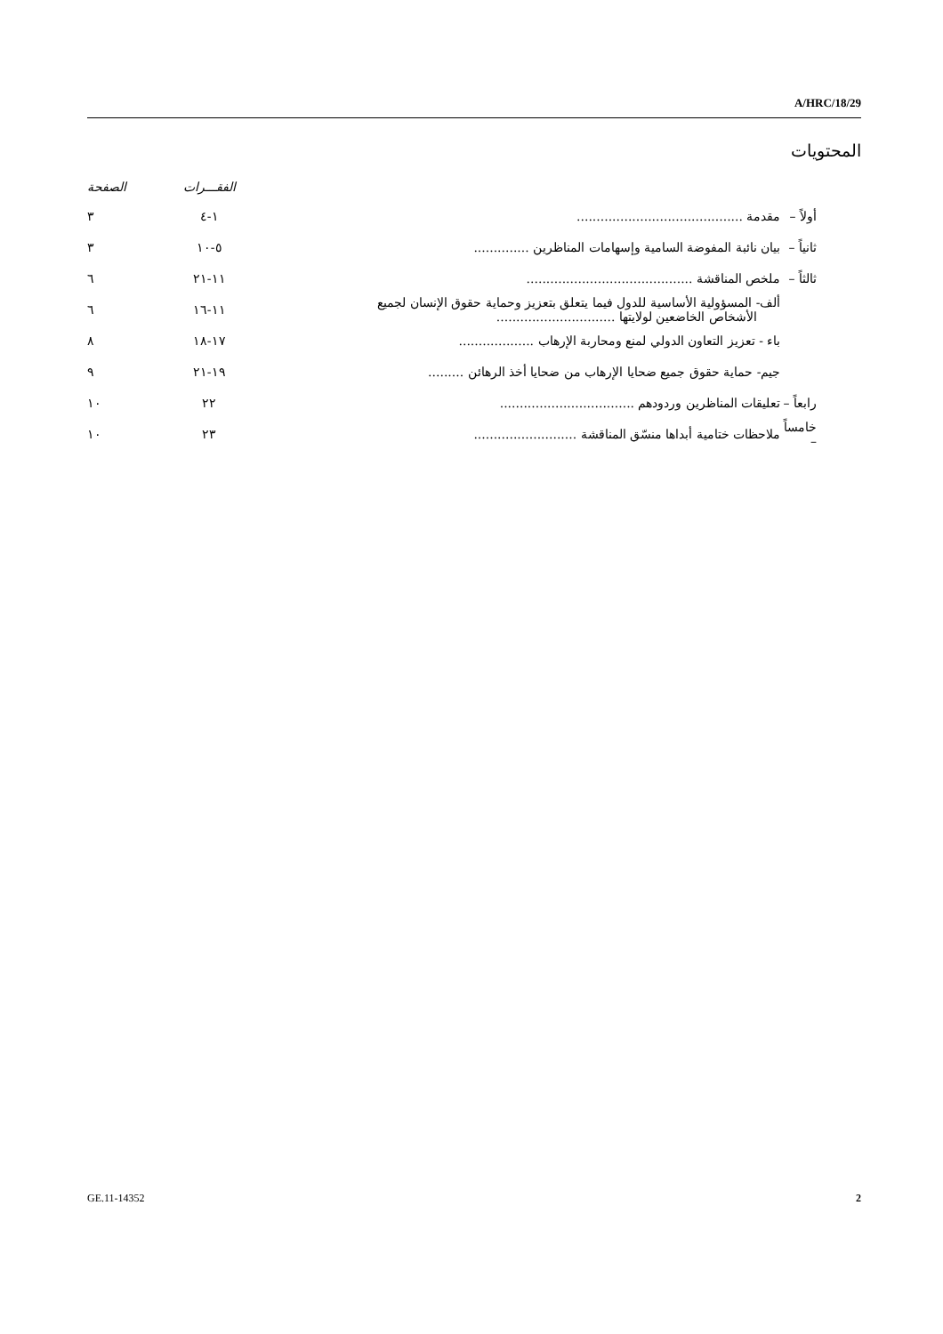A/HRC/18/29
المحتويات
| | | الفقـــرات | الصفحة |
| --- | --- | --- | --- |
| أولاً – | مقدمة .......................................... | ١-٤ | ٣ |
| ثانياً – | بيان نائبة المفوضة السامية وإسهامات المناظرين .............. | ٥-١٠ | ٣ |
| ثالثاً – | ملخص المناقشة .......................................... | ١١-٢١ | ٦ |
| | ألف- المسؤولية الأساسية للدول فيما يتعلق بتعزيز وحماية حقوق الإنسان لجميع الأشخاص الخاضعين لولايتها .............................. | ١١-١٦ | ٦ |
| | باء - تعزيز التعاون الدولي لمنع ومحاربة الإرهاب ................... | ١٧-١٨ | ٨ |
| | جيم- حماية حقوق جميع ضحايا الإرهاب من ضحايا أخذ الرهائن ......... | ١٩-٢١ | ٩ |
| رابعاً – | تعليقات المناظرين وردودهم .................................. | ٢٢ | ١٠ |
| خامساً – | ملاحظات ختامية أبداها منسّق المناقشة .......................... | ٢٣ | ١٠ |
GE.11-14352 2